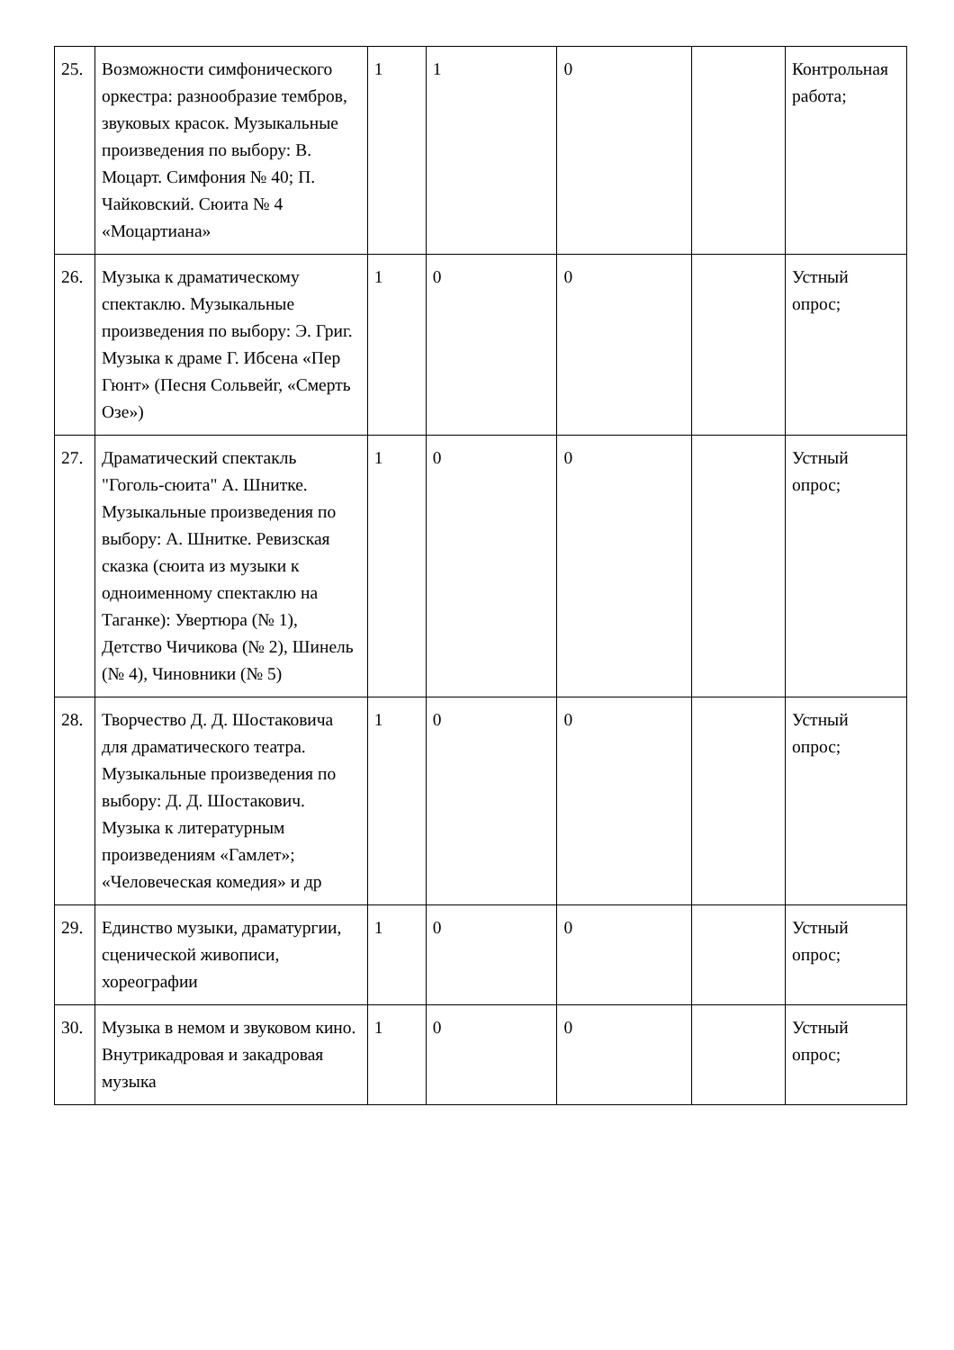| 25. | Возможности симфонического оркестра: разнообразие тембров, звуковых красок. Музыкальные произведения по выбору: В. Моцарт. Симфония № 40; П. Чайковский. Сюита № 4 «Моцартиана» | 1 | 1 | 0 | | Контрольная работа; |
| 26. | Музыка к драматическому спектаклю. Музыкальные произведения по выбору: Э. Григ. Музыка к драме Г. Ибсена «Пер Гюнт» (Песня Сольвейг, «Смерть Озе») | 1 | 0 | 0 | | Устный опрос; |
| 27. | Драматический спектакль "Гоголь-сюита" А. Шнитке. Музыкальные произведения по выбору: А. Шнитке. Ревизская сказка (сюита из музыки к одноименному спектаклю на Таганке): Увертюра (№ 1), Детство Чичикова (№ 2), Шинель (№ 4), Чиновники (№ 5) | 1 | 0 | 0 | | Устный опрос; |
| 28. | Творчество Д. Д. Шостаковича для драматического театра. Музыкальные произведения по выбору: Д. Д. Шостакович. Музыка к литературным произведениям «Гамлет»; «Человеческая комедия» и др | 1 | 0 | 0 | | Устный опрос; |
| 29. | Единство музыки, драматургии, сценической живописи, хореографии | 1 | 0 | 0 | | Устный опрос; |
| 30. | Музыка в немом и звуковом кино. Внутрикадровая и закадровая музыка | 1 | 0 | 0 | | Устный опрос; |